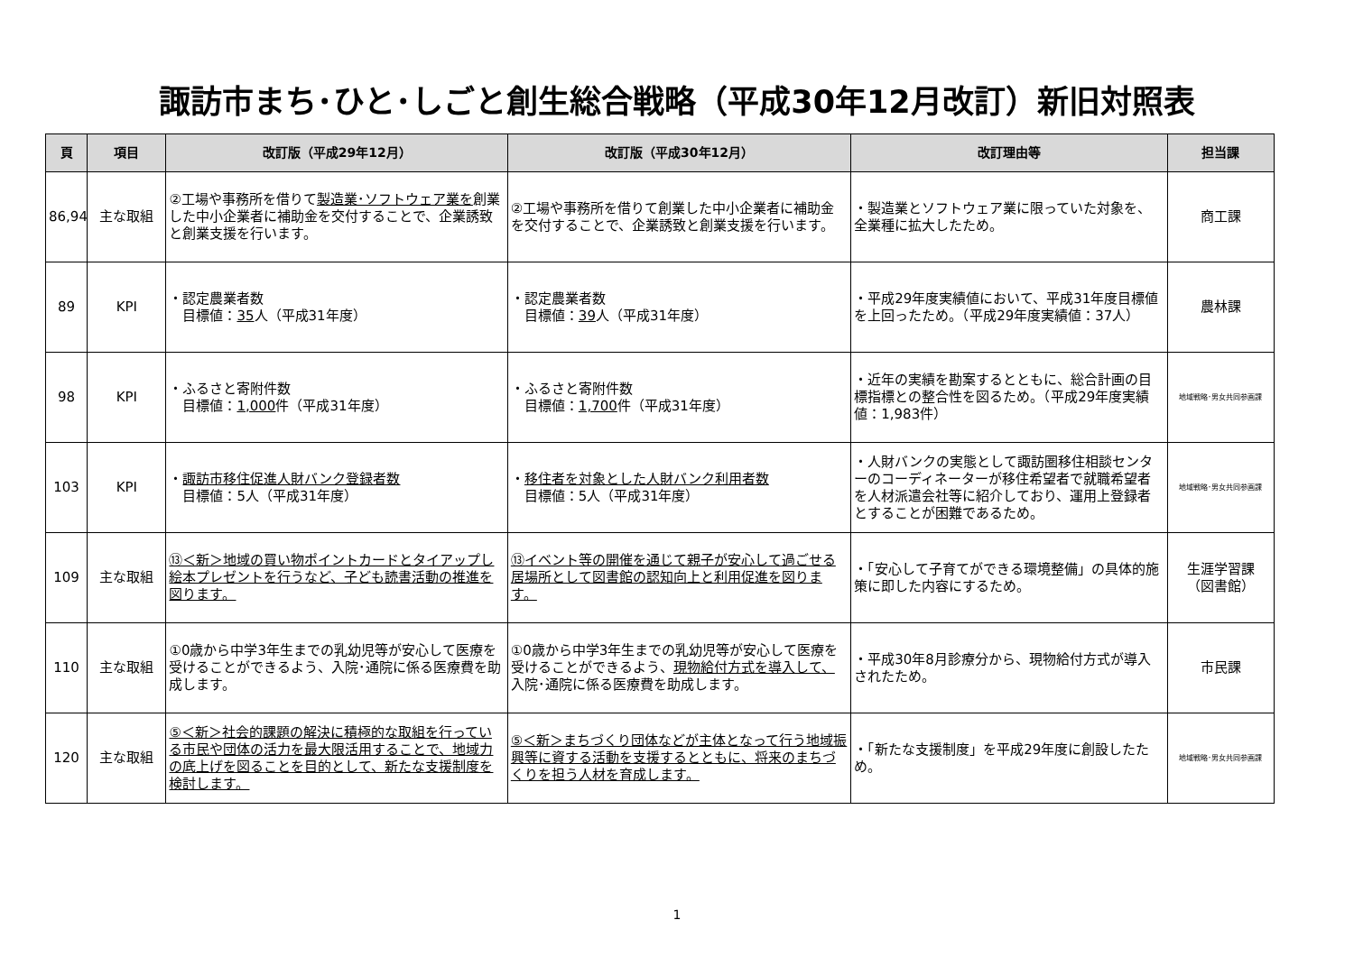諏訪市まち･ひと･しごと創生総合戦略（平成30年12月改訂）新旧対照表
| 頁 | 項目 | 改訂版（平成29年12月） | 改訂版（平成30年12月） | 改訂理由等 | 担当課 |
| --- | --- | --- | --- | --- | --- |
| 86,94 | 主な取組 | ②工場や事務所を借りて 製造業･ソフトウェア業を 創業した中小企業者に補助金を交付することで、企業誘致と創業支援を行います。 | ②工場や事務所を借りて創業した中小企業者に補助金を交付することで、企業誘致と創業支援を行います。 | ・製造業とソフトウェア業に限っていた対象を、全業種に拡大したため。 | 商工課 |
| 89 | KPI | ・認定農業者数 目標値： 35 人（平成31年度） | ・認定農業者数 目標値： 39 人（平成31年度） | ・平成29年度実績値において、平成31年度目標値を上回ったため。（平成29年度実績値：37人） | 農林課 |
| 98 | KPI | ・ふるさと寄附件数 目標値： 1,000 件（平成31年度） | ・ふるさと寄附件数 目標値： 1,700 件（平成31年度） | ・近年の実績を勘案するとともに、総合計画の目標指標との整合性を図るため。（平成29年度実績値：1,983件） | 地域戦略･男女共同参画課 |
| 103 | KPI | ・ 諏訪市移住促進人財バンク登録者数 目標値：5人（平成31年度） | ・ 移住者を対象とした人財バンク利用者数 目標値：5人（平成31年度） | ・人財バンクの実態として諏訪圏移住相談センターのコーディネーターが移住希望者で就職希望者を人材派遣会社等に紹介しており、運用上登録者とすることが困難であるため。 | 地域戦略･男女共同参画課 |
| 109 | 主な取組 | ⑬＜新＞地域の買い物ポイントカードとタイアップし絵本プレゼントを行うなど、子ども読書活動の推進を図ります。 | ⑬イベント等の開催を通じて親子が安心して過ごせる居場所として図書館の認知向上と利用促進を図ります。 | ・「安心して子育てができる環境整備」の具体的施策に即した内容にするため。 | 生涯学習課 （図書館） |
| 110 | 主な取組 | ①0歳から中学3年生までの乳幼児等が安心して医療を受けることができるよう、入院･通院に係る医療費を助成します。 | ①0歳から中学3年生までの乳幼児等が安心して医療を受けることができるよう、 現物給付方式を導入して、 入院･通院に係る医療費を助成します。 | ・平成30年8月診療分から、現物給付方式が導入されたため。 | 市民課 |
| 120 | 主な取組 | ⑤＜新＞社会的課題の解決に積極的な取組を行っている市民や団体の活力を最大限活用することで、地域力の底上げを図ることを目的として、新たな支援制度を検討します。 | ⑤＜新＞まちづくり団体などが主体となって行う地域振興等に資する活動を支援するとともに、将来のまちづくりを担う人材を育成します。 | ・「新たな支援制度」を平成29年度に創設したため。 | 地域戦略･男女共同参画課 |
1